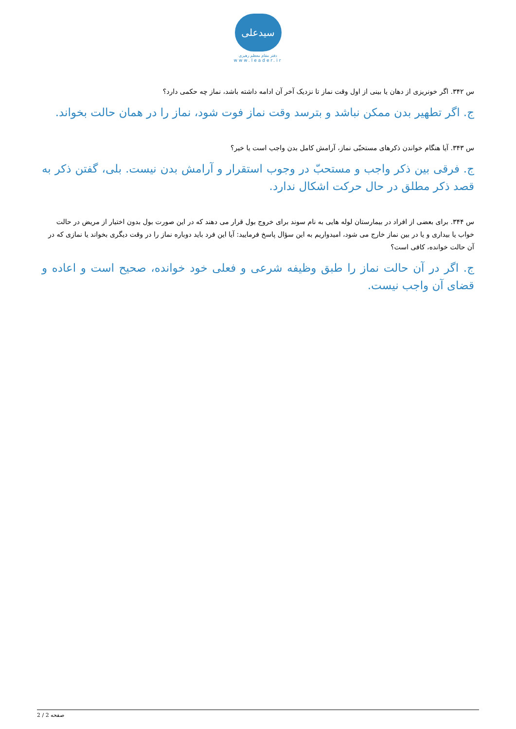سیدعلی
دفتر مقام معظم رهبری
www.leader.ir
س ۳۴۲. اگر خونریزی از دهان یا بینی از اول وقت نماز تا نزدیک آخر آن ادامه داشته باشد، نماز چه حکمی دارد؟
ج. اگر تطهیر بدن ممکن نباشد و بترسد وقت نماز فوت شود، نماز را در همان حالت بخواند.
س ۳۴۳. آیا هنگام خواندن ذکرهای مستحبّی نماز، آرامش کامل بدن واجب است یا خیر؟
ج. فرقی بین ذکر واجب و مستحبّ در وجوب استقرار و آرامش بدن نیست. بلی، گفتن ذکر به قصد ذکر مطلق در حال حرکت اشکال ندارد.
س ۳۴۴. برای بعضی از افراد در بیمارستان لوله هایی به نام سوند برای خروج بول قرار می دهند که در این صورت بول بدون اختیار از مریض در حالت خواب یا بیداری و یا در بین نماز خارج می شود، امیدواریم به این سؤال پاسخ فرمایید: آیا این فرد باید دوباره نماز را در وقت دیگری بخواند یا نمازی که در آن حالت خوانده، کافی است؟
ج. اگر در آن حالت نماز را طبق وظیفه شرعی و فعلی خود خوانده، صحیح است و اعاده و قضای آن واجب نیست.
صفحه 2 / 2